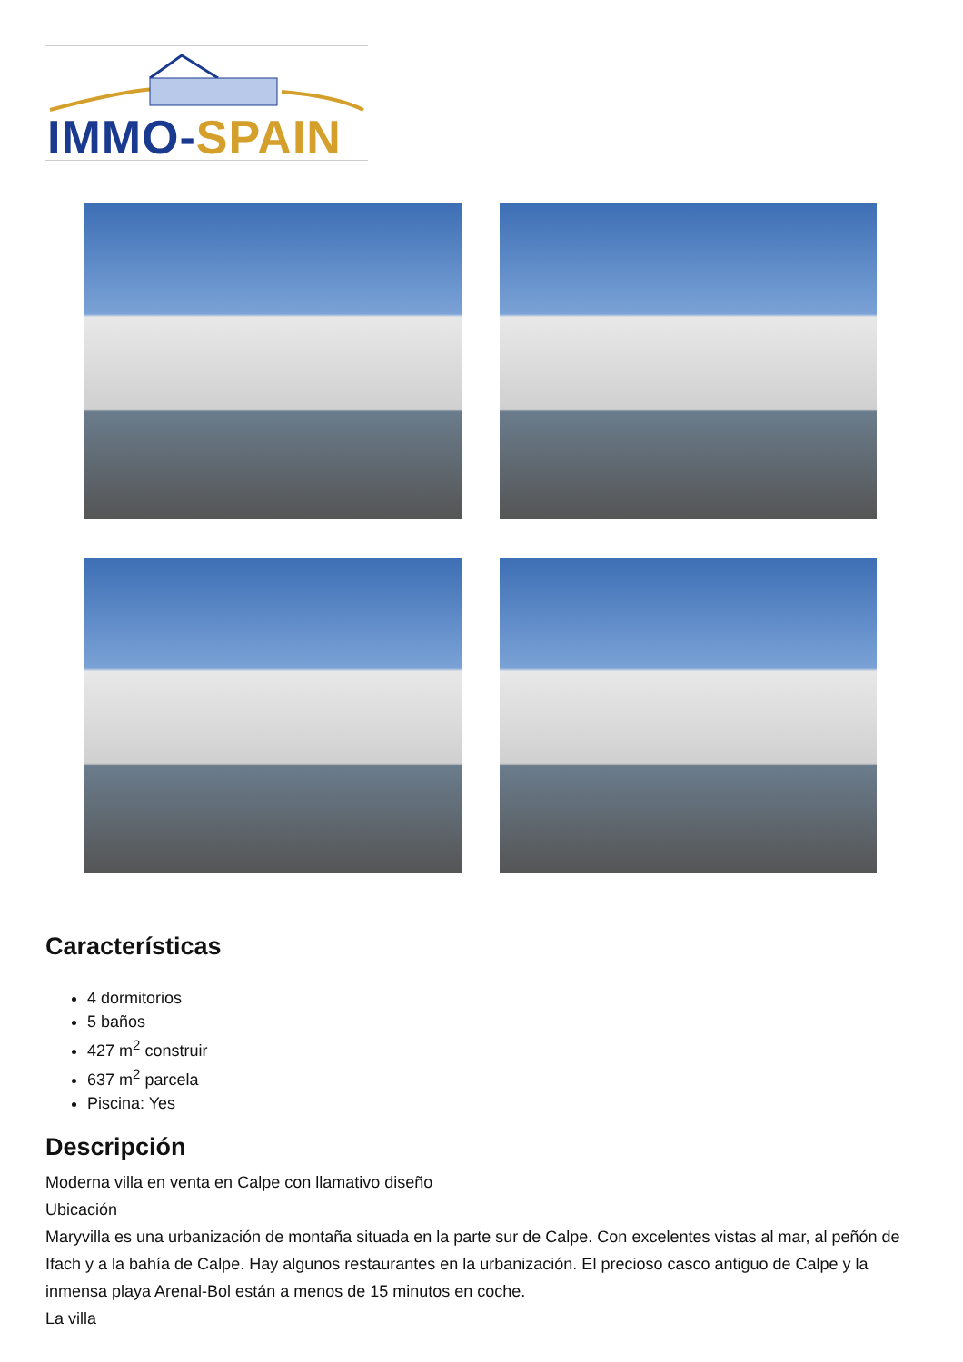IMMO-SPAIN
Características
4 dormitorios
5 baños
427 m<sup>2</sup> construir
637 m<sup>2</sup> parcela
Piscina: Yes
Descripción
Moderna villa en venta en Calpe con llamativo diseño
Ubicación
Maryvilla es una urbanización de montaña situada en la parte sur de Calpe. Con excelentes vistas al mar, al peñón de Ifach y a la bahía de Calpe. Hay algunos restaurantes en la urbanización. El precioso casco antiguo de Calpe y la inmensa playa Arenal-Bol están a menos de 15 minutos en coche.
La villa